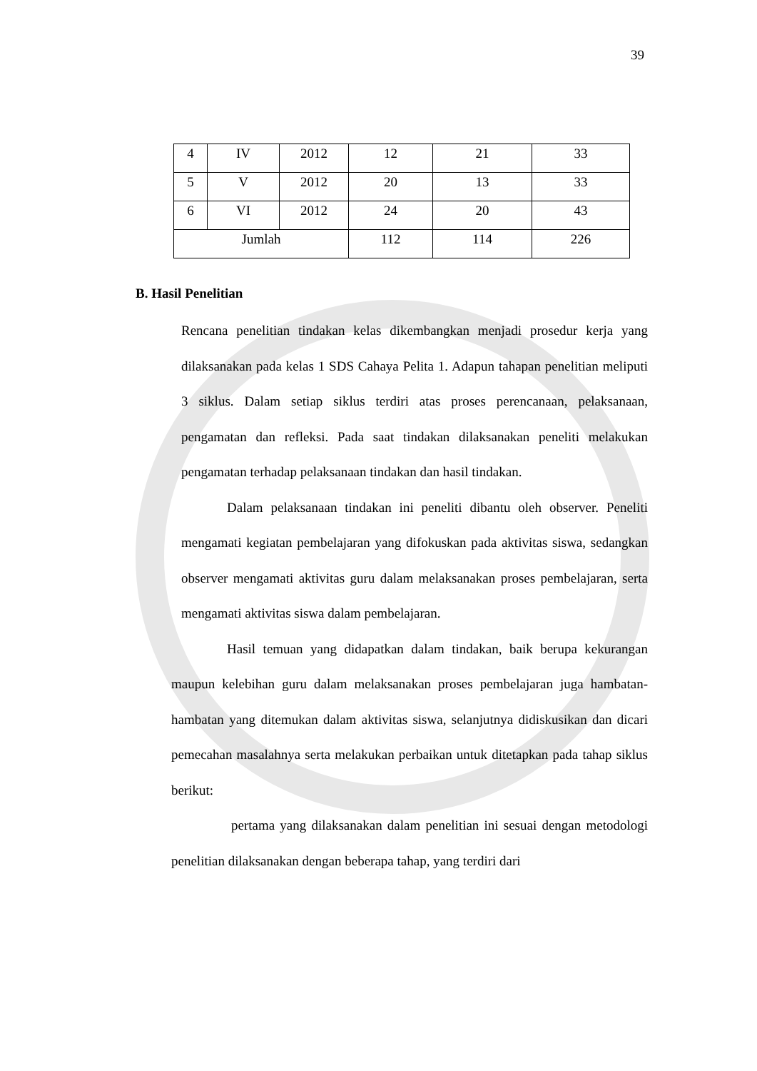39
| 4 | IV | 2012 | 12 | 21 | 33 |
| 5 | V | 2012 | 20 | 13 | 33 |
| 6 | VI | 2012 | 24 | 20 | 43 |
| Jumlah | | | 112 | 114 | 226 |
B. Hasil Penelitian
Rencana penelitian tindakan kelas dikembangkan menjadi prosedur kerja yang dilaksanakan pada kelas 1 SDS Cahaya Pelita 1. Adapun tahapan penelitian meliputi 3 siklus. Dalam setiap siklus terdiri atas proses perencanaan, pelaksanaan, pengamatan dan refleksi. Pada saat tindakan dilaksanakan peneliti melakukan pengamatan terhadap pelaksanaan tindakan dan hasil tindakan.
Dalam pelaksanaan tindakan ini peneliti dibantu oleh observer. Peneliti mengamati kegiatan pembelajaran yang difokuskan pada aktivitas siswa, sedangkan observer mengamati aktivitas guru dalam melaksanakan proses pembelajaran, serta mengamati aktivitas siswa dalam pembelajaran.
Hasil temuan yang didapatkan dalam tindakan, baik berupa kekurangan maupun kelebihan guru dalam melaksanakan proses pembelajaran juga hambatan-hambatan yang ditemukan dalam aktivitas siswa, selanjutnya didiskusikan dan dicari pemecahan masalahnya serta melakukan perbaikan untuk ditetapkan pada tahap siklus berikut:
pertama yang dilaksanakan dalam penelitian ini sesuai dengan metodologi penelitian dilaksanakan dengan beberapa tahap, yang terdiri dari